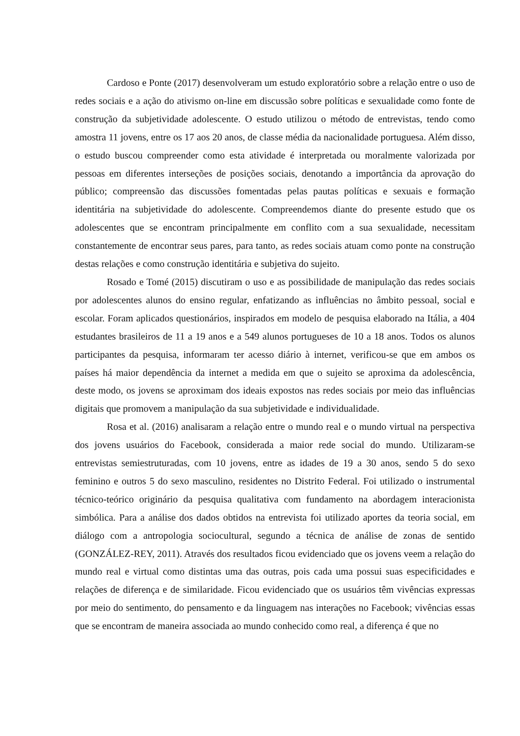Cardoso e Ponte (2017) desenvolveram um estudo exploratório sobre a relação entre o uso de redes sociais e a ação do ativismo on-line em discussão sobre políticas e sexualidade como fonte de construção da subjetividade adolescente. O estudo utilizou o método de entrevistas, tendo como amostra 11 jovens, entre os 17 aos 20 anos, de classe média da nacionalidade portuguesa. Além disso, o estudo buscou compreender como esta atividade é interpretada ou moralmente valorizada por pessoas em diferentes interseções de posições sociais, denotando a importância da aprovação do público; compreensão das discussões fomentadas pelas pautas políticas e sexuais e formação identitária na subjetividade do adolescente. Compreendemos diante do presente estudo que os adolescentes que se encontram principalmente em conflito com a sua sexualidade, necessitam constantemente de encontrar seus pares, para tanto, as redes sociais atuam como ponte na construção destas relações e como construção identitária e subjetiva do sujeito.
Rosado e Tomé (2015) discutiram o uso e as possibilidade de manipulação das redes sociais por adolescentes alunos do ensino regular, enfatizando as influências no âmbito pessoal, social e escolar. Foram aplicados questionários, inspirados em modelo de pesquisa elaborado na Itália, a 404 estudantes brasileiros de 11 a 19 anos e a 549 alunos portugueses de 10 a 18 anos. Todos os alunos participantes da pesquisa, informaram ter acesso diário à internet, verificou-se que em ambos os países há maior dependência da internet a medida em que o sujeito se aproxima da adolescência, deste modo, os jovens se aproximam dos ideais expostos nas redes sociais por meio das influências digitais que promovem a manipulação da sua subjetividade e individualidade.
Rosa et al. (2016) analisaram a relação entre o mundo real e o mundo virtual na perspectiva dos jovens usuários do Facebook, considerada a maior rede social do mundo. Utilizaram-se entrevistas semiestruturadas, com 10 jovens, entre as idades de 19 a 30 anos, sendo 5 do sexo feminino e outros 5 do sexo masculino, residentes no Distrito Federal. Foi utilizado o instrumental técnico-teórico originário da pesquisa qualitativa com fundamento na abordagem interacionista simbólica. Para a análise dos dados obtidos na entrevista foi utilizado aportes da teoria social, em diálogo com a antropologia sociocultural, segundo a técnica de análise de zonas de sentido (GONZÁLEZ-REY, 2011). Através dos resultados ficou evidenciado que os jovens veem a relação do mundo real e virtual como distintas uma das outras, pois cada uma possui suas especificidades e relações de diferença e de similaridade. Ficou evidenciado que os usuários têm vivências expressas por meio do sentimento, do pensamento e da linguagem nas interações no Facebook; vivências essas que se encontram de maneira associada ao mundo conhecido como real, a diferença é que no